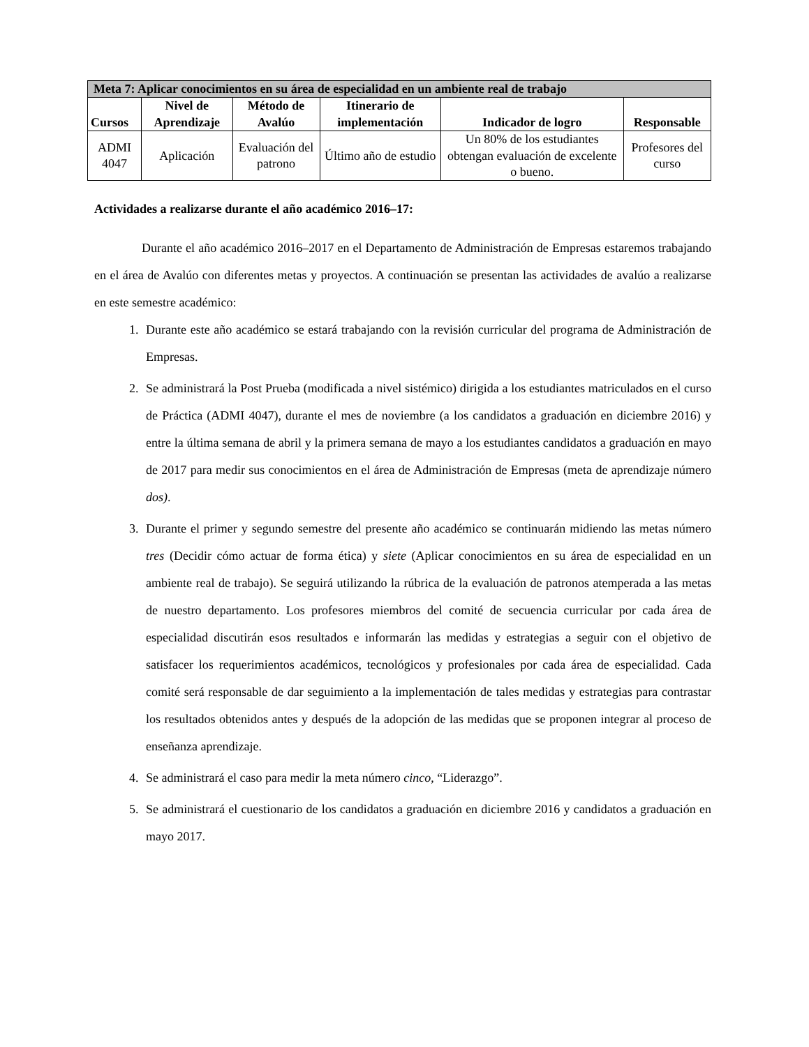| Meta 7: Aplicar conocimientos en su área de especialidad en un ambiente real de trabajo | | | | | |
| --- | --- | --- | --- | --- | --- |
| Cursos | Nivel de Aprendizaje | Método de Avalúo | Itinerario de implementación | Indicador de logro | Responsable |
| ADMI 4047 | Aplicación | Evaluación del patrono | Último año de estudio | Un 80% de los estudiantes obtengan evaluación de excelente o bueno. | Profesores del curso |
Actividades a realizarse durante el año académico 2016–17:
Durante el año académico 2016–2017 en el Departamento de Administración de Empresas estaremos trabajando en el área de Avalúo con diferentes metas y proyectos. A continuación se presentan las actividades de avalúo a realizarse en este semestre académico:
1. Durante este año académico se estará trabajando con la revisión curricular del programa de Administración de Empresas.
2. Se administrará la Post Prueba (modificada a nivel sistémico) dirigida a los estudiantes matriculados en el curso de Práctica (ADMI 4047), durante el mes de noviembre (a los candidatos a graduación en diciembre 2016) y entre la última semana de abril y la primera semana de mayo a los estudiantes candidatos a graduación en mayo de 2017 para medir sus conocimientos en el área de Administración de Empresas (meta de aprendizaje número dos).
3. Durante el primer y segundo semestre del presente año académico se continuarán midiendo las metas número tres (Decidir cómo actuar de forma ética) y siete (Aplicar conocimientos en su área de especialidad en un ambiente real de trabajo). Se seguirá utilizando la rúbrica de la evaluación de patronos atemperada a las metas de nuestro departamento. Los profesores miembros del comité de secuencia curricular por cada área de especialidad discutirán esos resultados e informarán las medidas y estrategias a seguir con el objetivo de satisfacer los requerimientos académicos, tecnológicos y profesionales por cada área de especialidad. Cada comité será responsable de dar seguimiento a la implementación de tales medidas y estrategias para contrastar los resultados obtenidos antes y después de la adopción de las medidas que se proponen integrar al proceso de enseñanza aprendizaje.
4. Se administrará el caso para medir la meta número cinco, “Liderazgo”.
5. Se administrará el cuestionario de los candidatos a graduación en diciembre 2016 y candidatos a graduación en mayo 2017.